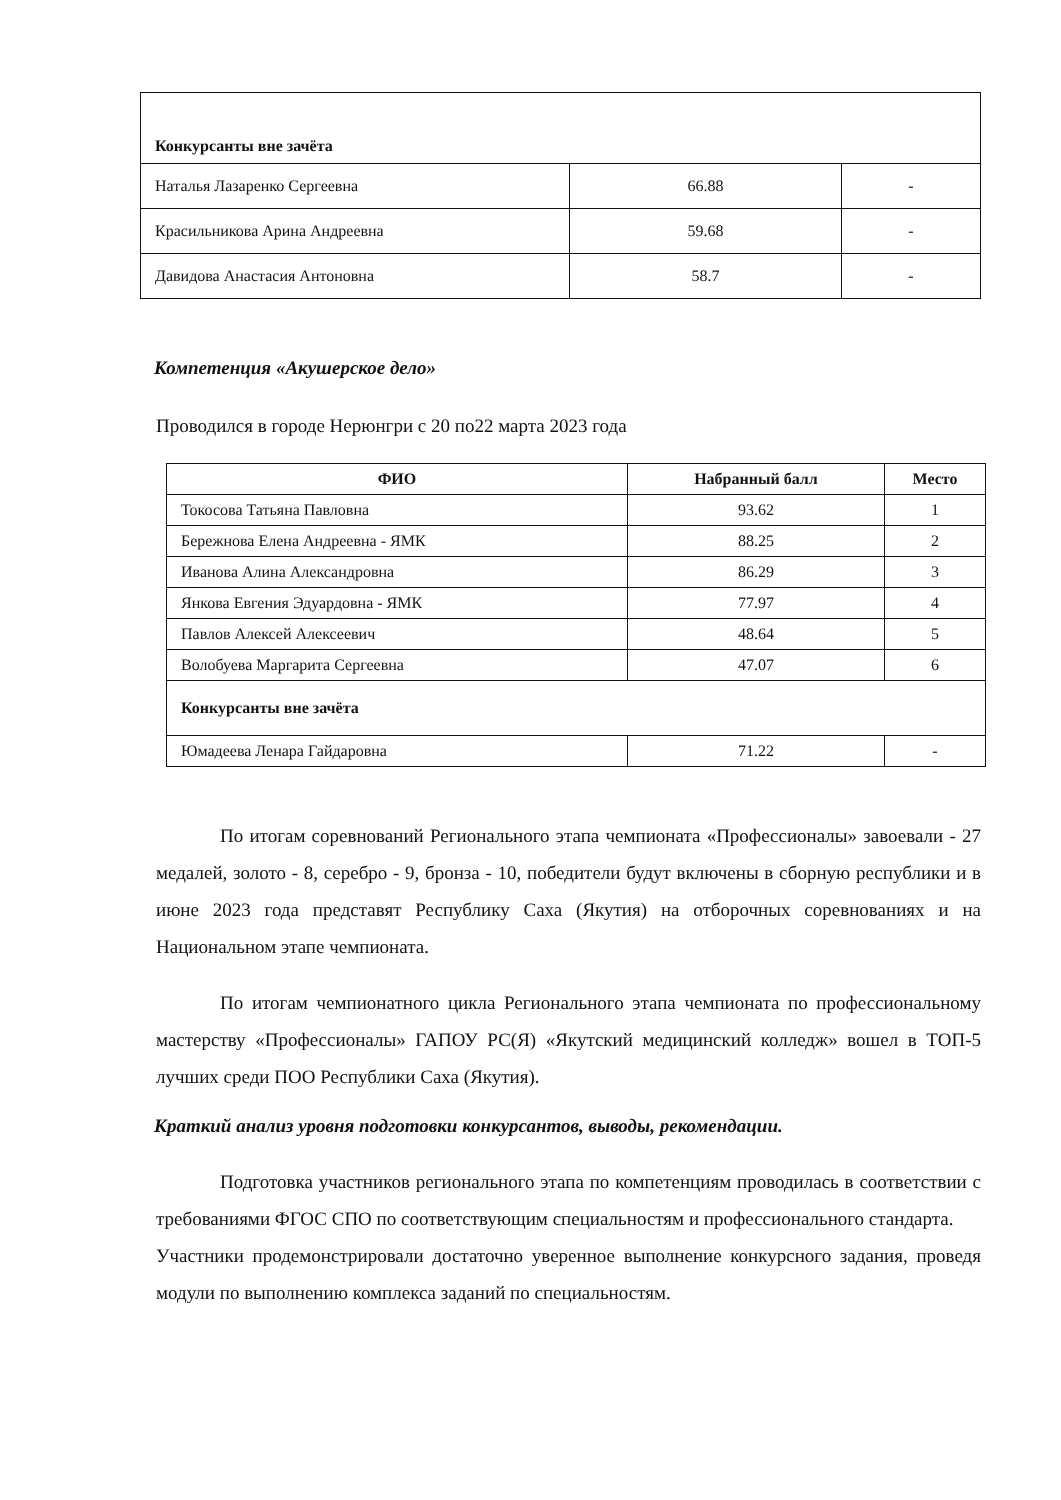| Конкурсанты вне зачёта | | |
| Наталья Лазаренко Сергеевна | 66.88 | - |
| Красильникова Арина Андреевна | 59.68 | - |
| Давидова Анастасия Антоновна | 58.7 | - |
Компетенция «Акушерское дело»
Проводился в городе Нерюнгри с 20 по22 марта 2023 года
| ФИО | Набранный балл | Место |
| --- | --- | --- |
| Токосова Татьяна Павловна | 93.62 | 1 |
| Бережнова Елена Андреевна - ЯМК | 88.25 | 2 |
| Иванова Алина Александровна | 86.29 | 3 |
| Янкова Евгения Эдуардовна - ЯМК | 77.97 | 4 |
| Павлов Алексей Алексеевич | 48.64 | 5 |
| Волобуева Маргарита Сергеевна | 47.07 | 6 |
| Конкурсанты вне зачёта | | |
| Юмадеева Ленара Гайдаровна | 71.22 | - |
По итогам соревнований Регионального этапа чемпионата «Профессионалы» завоевали - 27 медалей, золото - 8, серебро - 9, бронза - 10, победители будут включены в сборную республики и в июне 2023 года представят Республику Саха (Якутия) на отборочных соревнованиях и на Национальном этапе чемпионата.
По итогам чемпионатного цикла Регионального этапа чемпионата по профессиональному мастерству «Профессионалы» ГАПОУ РС(Я) «Якутский медицинский колледж» вошел в ТОП-5 лучших среди ПОО Республики Саха (Якутия).
Краткий анализ уровня подготовки конкурсантов, выводы, рекомендации.
Подготовка участников регионального этапа по компетенциям проводилась в соответствии с требованиями ФГОС СПО по соответствующим специальностям и профессионального стандарта.
Участники продемонстрировали достаточно уверенное выполнение конкурсного задания, проведя модули по выполнению комплекса заданий по специальностям.